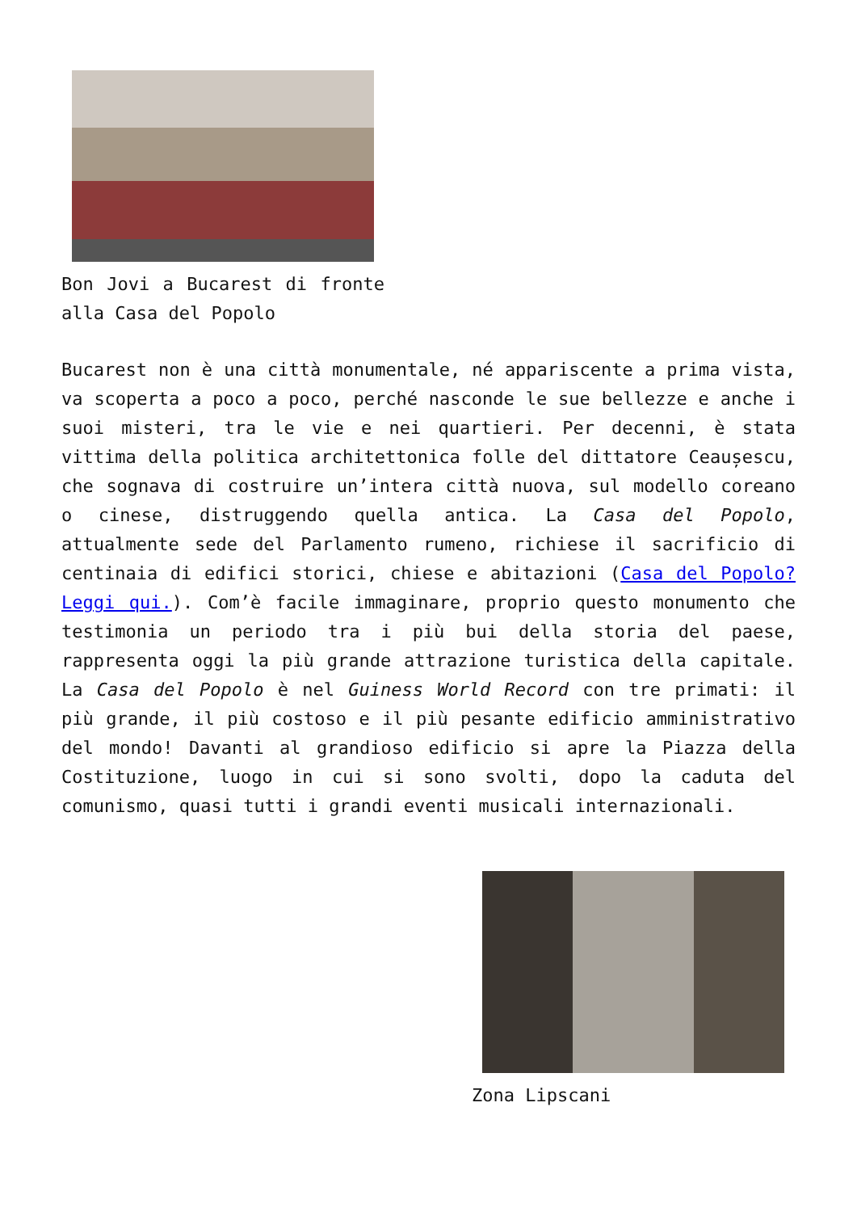Bon Jovi a Bucarest di fronte alla Casa del Popolo
Bucarest non è una città monumentale, né appariscente a prima vista, va scoperta a poco a poco, perché nasconde le sue bellezze e anche i suoi misteri, tra le vie e nei quartieri. Per decenni, è stata vittima della politica architettonica folle del dittatore Ceaușescu, che sognava di costruire un’intera città nuova, sul modello coreano o cinese, distruggendo quella antica. La Casa del Popolo, attualmente sede del Parlamento rumeno, richiese il sacrificio di centinaia di edifici storici, chiese e abitazioni (Casa del Popolo? Leggi qui.). Com’è facile immaginare, proprio questo monumento che testimonia un periodo tra i più bui della storia del paese, rappresenta oggi la più grande attrazione turistica della capitale. La Casa del Popolo è nel Guiness World Record con tre primati: il più grande, il più costoso e il più pesante edificio amministrativo del mondo! Davanti al grandioso edificio si apre la Piazza della Costituzione, luogo in cui si sono svolti, dopo la caduta del comunismo, quasi tutti i grandi eventi musicali internazionali.
Zona Lipscani